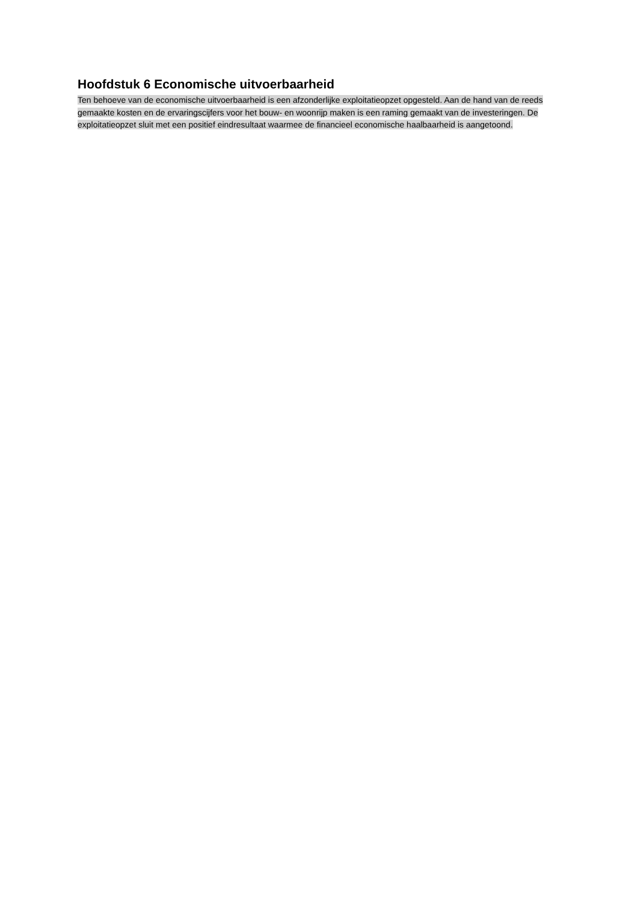Hoofdstuk 6 Economische uitvoerbaarheid
Ten behoeve van de economische uitvoerbaarheid is een afzonderlijke exploitatieopzet opgesteld. Aan de hand van de reeds gemaakte kosten en de ervaringscijfers voor het bouw- en woonrijp maken is een raming gemaakt van de investeringen. De exploitatieopzet sluit met een positief eindresultaat waarmee de financieel economische haalbaarheid is aangetoond.